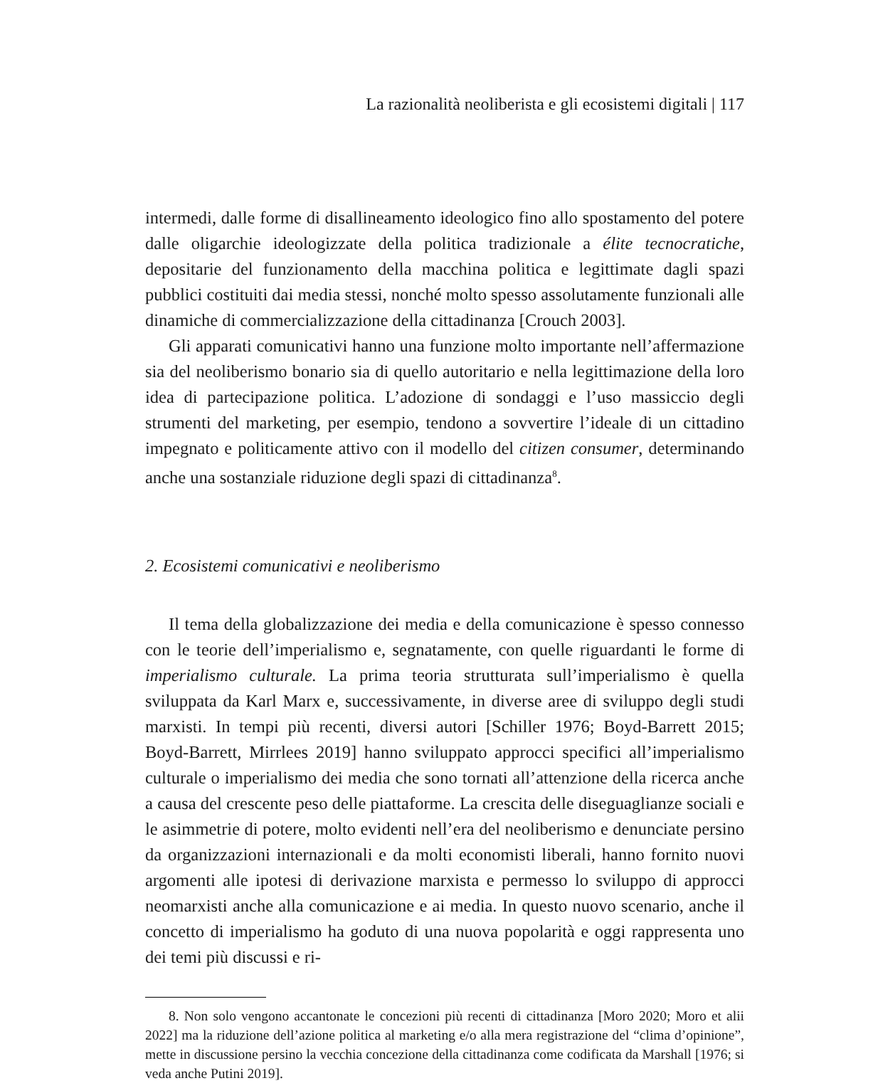La razionalità neoliberista e gli ecosistemi digitali | 117
intermedi, dalle forme di disallineamento ideologico fino allo spostamento del potere dalle oligarchie ideologizzate della politica tradizionale a élite tecnocratiche, depositarie del funzionamento della macchina politica e legittimate dagli spazi pubblici costituiti dai media stessi, nonché molto spesso assolutamente funzionali alle dinamiche di commercializzazione della cittadinanza [Crouch 2003].
Gli apparati comunicativi hanno una funzione molto importante nell’affermazione sia del neoliberismo bonario sia di quello autoritario e nella legittimazione della loro idea di partecipazione politica. L’adozione di sondaggi e l’uso massiccio degli strumenti del marketing, per esempio, tendono a sovvertire l’ideale di un cittadino impegnato e politicamente attivo con il modello del citizen consumer, determinando anche una sostanziale riduzione degli spazi di cittadinanza<sup>8</sup>.
2. Ecosistemi comunicativi e neoliberismo
Il tema della globalizzazione dei media e della comunicazione è spesso connesso con le teorie dell’imperialismo e, segnatamente, con quelle riguardanti le forme di imperialismo culturale. La prima teoria strutturata sull’imperialismo è quella sviluppata da Karl Marx e, successivamente, in diverse aree di sviluppo degli studi marxisti. In tempi più recenti, diversi autori [Schiller 1976; Boyd-Barrett 2015; Boyd-Barrett, Mirrlees 2019] hanno sviluppato approcci specifici all’imperialismo culturale o imperialismo dei media che sono tornati all’attenzione della ricerca anche a causa del crescente peso delle piattaforme. La crescita delle diseguaglianze sociali e le asimmetrie di potere, molto evidenti nell’era del neoliberismo e denunciate persino da organizzazioni internazionali e da molti economisti liberali, hanno fornito nuovi argomenti alle ipotesi di derivazione marxista e permesso lo sviluppo di approcci neomarxisti anche alla comunicazione e ai media. In questo nuovo scenario, anche il concetto di imperialismo ha goduto di una nuova popolarità e oggi rappresenta uno dei temi più discussi e ri-
8. Non solo vengono accantonate le concezioni più recenti di cittadinanza [Moro 2020; Moro et alii 2022] ma la riduzione dell’azione politica al marketing e/o alla mera registrazione del “clima d’opinione”, mette in discussione persino la vecchia concezione della cittadinanza come codificata da Marshall [1976; si veda anche Putini 2019].